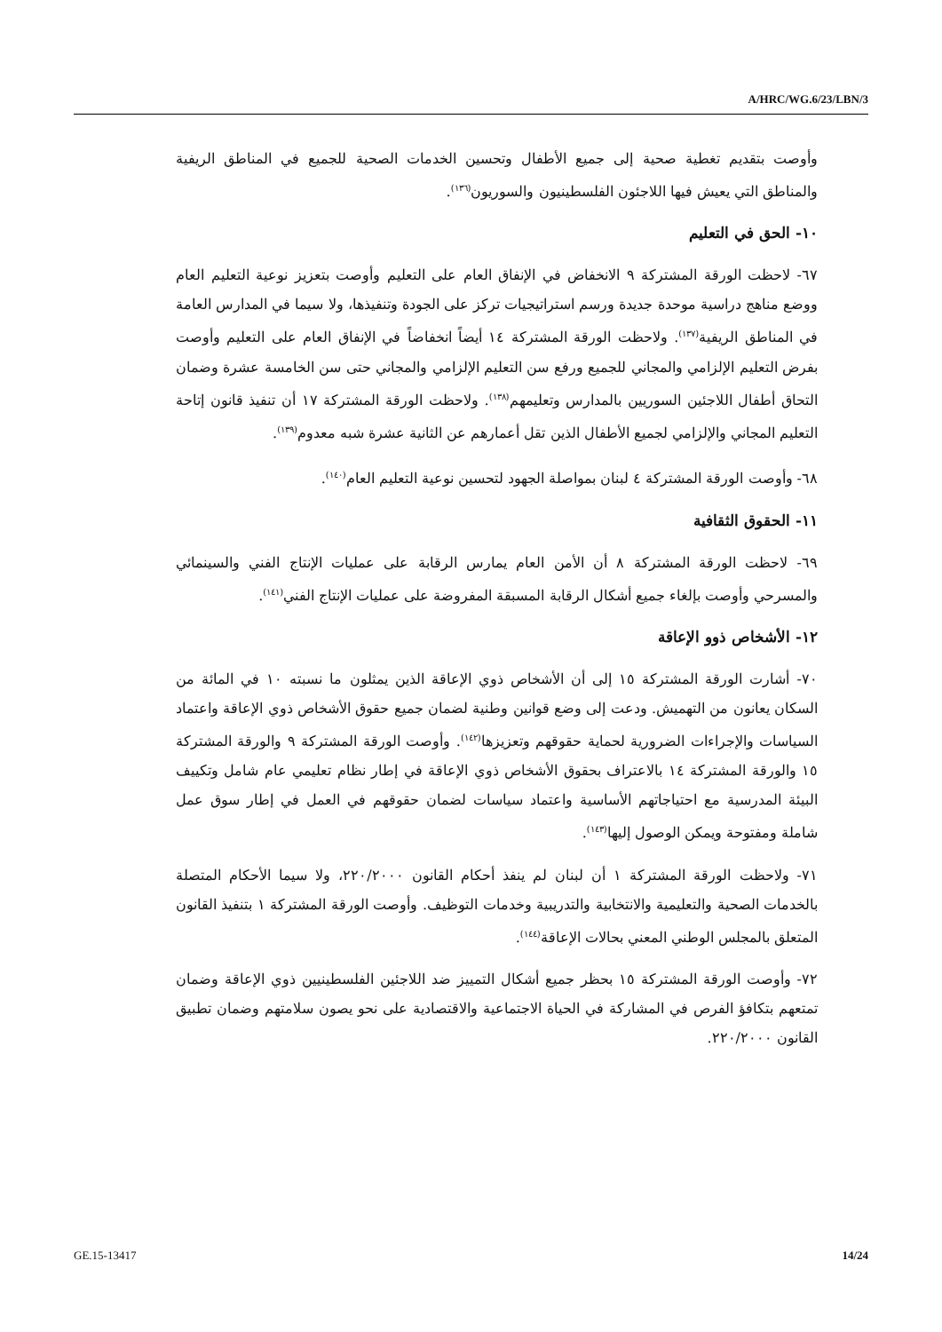A/HRC/WG.6/23/LBN/3
وأوصت بتقديم تغطية صحية إلى جميع الأطفال وتحسين الخدمات الصحية للجميع في المناطق الريفية والمناطق التي يعيش فيها اللاجئون الفلسطينيون والسوريون<sup>(١٣٦)</sup>.
١٠- الحق في التعليم
٦٧- لاحظت الورقة المشتركة ٩ الانخفاض في الإنفاق العام على التعليم وأوصت بتعزيز نوعية التعليم العام ووضع مناهج دراسية موحدة جديدة ورسم استراتيجيات تركز على الجودة وتنفيذها، ولا سيما في المدارس العامة في المناطق الريفية<sup>(١٣٧)</sup>. ولاحظت الورقة المشتركة ١٤ أيضاً انخفاضاً في الإنفاق العام على التعليم وأوصت بفرض التعليم الإلزامي والمجاني للجميع ورفع سن التعليم الإلزامي والمجاني حتى سن الخامسة عشرة وضمان التحاق أطفال اللاجئين السوريين بالمدارس وتعليمهم<sup>(١٣٨)</sup>. ولاحظت الورقة المشتركة ١٧ أن تنفيذ قانون إتاحة التعليم المجاني والإلزامي لجميع الأطفال الذين تقل أعمارهم عن الثانية عشرة شبه معدوم<sup>(١٣٩)</sup>.
٦٨- وأوصت الورقة المشتركة ٤ لبنان بمواصلة الجهود لتحسين نوعية التعليم العام<sup>(١٤٠)</sup>.
١١- الحقوق الثقافية
٦٩- لاحظت الورقة المشتركة ٨ أن الأمن العام يمارس الرقابة على عمليات الإنتاج الفني والسينمائي والمسرحي وأوصت بإلغاء جميع أشكال الرقابة المسبقة المفروضة على عمليات الإنتاج الفني<sup>(١٤١)</sup>.
١٢- الأشخاص ذوو الإعاقة
٧٠- أشارت الورقة المشتركة ١٥ إلى أن الأشخاص ذوي الإعاقة الذين يمثلون ما نسبته ١٠ في المائة من السكان يعانون من التهميش. ودعت إلى وضع قوانين وطنية لضمان جميع حقوق الأشخاص ذوي الإعاقة واعتماد السياسات والإجراءات الضرورية لحماية حقوقهم وتعزيزها<sup>(١٤٢)</sup>. وأوصت الورقة المشتركة ٩ والورقة المشتركة ١٥ والورقة المشتركة ١٤ بالاعتراف بحقوق الأشخاص ذوي الإعاقة في إطار نظام تعليمي عام شامل وتكييف البيئة المدرسية مع احتياجاتهم الأساسية واعتماد سياسات لضمان حقوقهم في العمل في إطار سوق عمل شاملة ومفتوحة ويمكن الوصول إليها<sup>(١٤٣)</sup>.
٧١- ولاحظت الورقة المشتركة ١ أن لبنان لم ينفذ أحكام القانون ٢٢٠/٢٠٠٠، ولا سيما الأحكام المتصلة بالخدمات الصحية والتعليمية والانتخابية والتدريبية وخدمات التوظيف. وأوصت الورقة المشتركة ١ بتنفيذ القانون المتعلق بالمجلس الوطني المعني بحالات الإعاقة<sup>(١٤٤)</sup>.
٧٢- وأوصت الورقة المشتركة ١٥ بحظر جميع أشكال التمييز ضد اللاجئين الفلسطينيين ذوي الإعاقة وضمان تمتعهم بتكافؤ الفرص في المشاركة في الحياة الاجتماعية والاقتصادية على نحو يصون سلامتهم وضمان تطبيق القانون ٢٢٠/٢٠٠٠.
GE.15-13417 14/24